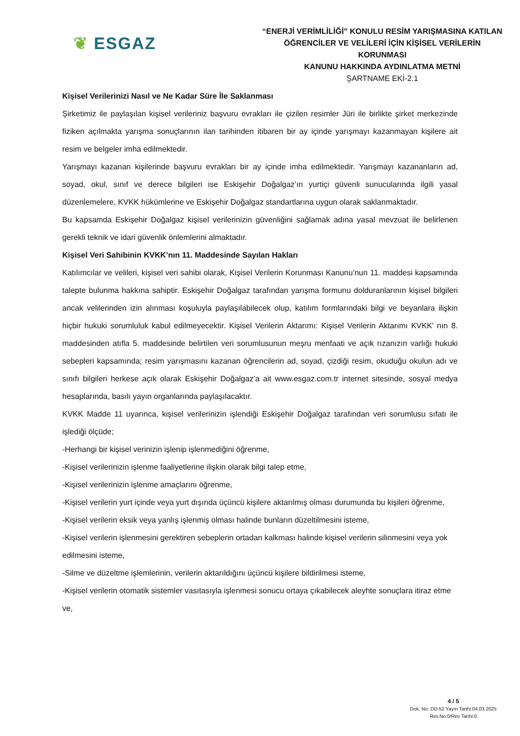❦ ESGAZ
“ENERJİ VERİMLİLİĞİ” KONULU RESİM YARIŞMASINA KATILAN
ÖĞRENCİLER VE VELİLERİ İÇİN KİŞİSEL VERİLERİN KORUNMASI
KANUNU HAKKINDA AYDINLATMA METNİ
ŞARTNAME EKİ-2.1
Kişisel Verilerinizi Nasıl ve Ne Kadar Süre İle Saklanması
Şirketimiz ile paylaşılan kişisel verileriniz başvuru evrakları ile çizilen resimler Jüri ile birlikte şirket merkezinde fiziken açılmakta yarışma sonuçlarının ilan tarihinden itibaren bir ay içinde yarışmayı kazanmayan kişilere ait resim ve belgeler imha edilmektedir.
Yarışmayı kazanan kişilerinde başvuru evrakları bir ay içinde imha edilmektedir. Yarışmayı kazananların ad, soyad, okul, sınıf ve derece bilgileri ise Eskişehir Doğalgaz’ın yurtiçi güvenli sunucularında ilgili yasal düzenlemelere, KVKK hükümlerine ve Eskişehir Doğalgaz standartlarına uygun olarak saklanmaktadır.
Bu kapsamda Eskişehir Doğalgaz kişisel verilerinizin güvenliğini sağlamak adına yasal mevzuat ile belirlenen gerekli teknik ve idari güvenlik önlemlerini almaktadır.
Kişisel Veri Sahibinin KVKK’nın 11. Maddesinde Sayılan Hakları
Katılımcılar ve velileri, kişisel veri sahibi olarak, Kişisel Verilerin Korunması Kanunu’nun 11. maddesi kapsamında talepte bulunma hakkına sahiptir. Eskişehir Doğalgaz tarafından yarışma formunu dolduranlarının kişisel bilgileri ancak velilerinden izin alınması koşuluyla paylaşılabilecek olup, katılım formlarındaki bilgi ve beyanlara ilişkin hiçbir hukuki sorumluluk kabul edilmeyecektir. Kişisel Verilerin Aktarımı: Kişisel Verilerin Aktarımı KVKK’ nın 8. maddesinden atıfla 5. maddesinde belirtilen veri sorumlusunun meşru menfaati ve açık rızanızın varlığı hukuki sebepleri kapsamında; resim yarışmasını kazanan öğrencilerin ad, soyad, çizdiği resim, okuduğu okulun adı ve sınıfı bilgileri herkese açık olarak Eskişehir Doğalgaz’a ait www.esgaz.com.tr internet sitesinde, sosyal medya hesaplarında, basılı yayın organlarında paylaşılacaktır.
KVKK Madde 11 uyarınca, kişisel verilerinizin işlendiği Eskişehir Doğalgaz tarafından veri sorumlusu sıfatı ile işlediği ölçüde;
-Herhangi bir kişisel verinizin işlenip işlenmediğini öğrenme,
-Kişisel verilerinizin işlenme faaliyetlerine ilişkin olarak bilgi talep etme,
-Kişisel verilerinizin işlenme amaçlarını öğrenme,
-Kişisel verilerin yurt içinde veya yurt dışında üçüncü kişilere aktarılmış olması durumunda bu kişileri öğrenme,
-Kişisel verilerin eksik veya yanlış işlenmiş olması halinde bunların düzeltilmesini isteme,
-Kişisel verilerin işlenmesini gerektiren sebeplerin ortadan kalkması halinde kişisel verilerin silinmesini veya yok edilmesini isteme,
-Silme ve düzeltme işlemlerinin, verilerin aktarıldığını üçüncü kişilere bildirilmesi isteme,
-Kişisel verilerin otomatik sistemler vasıtasıyla işlenmesi sonucu ortaya çıkabilecek aleyhte sonuçlara itiraz etme ve,
4 / 5
Dok. No: DD.52 Yayın Tarihi:04.03.2025
Rev.No:0/Rev Tarihi:0